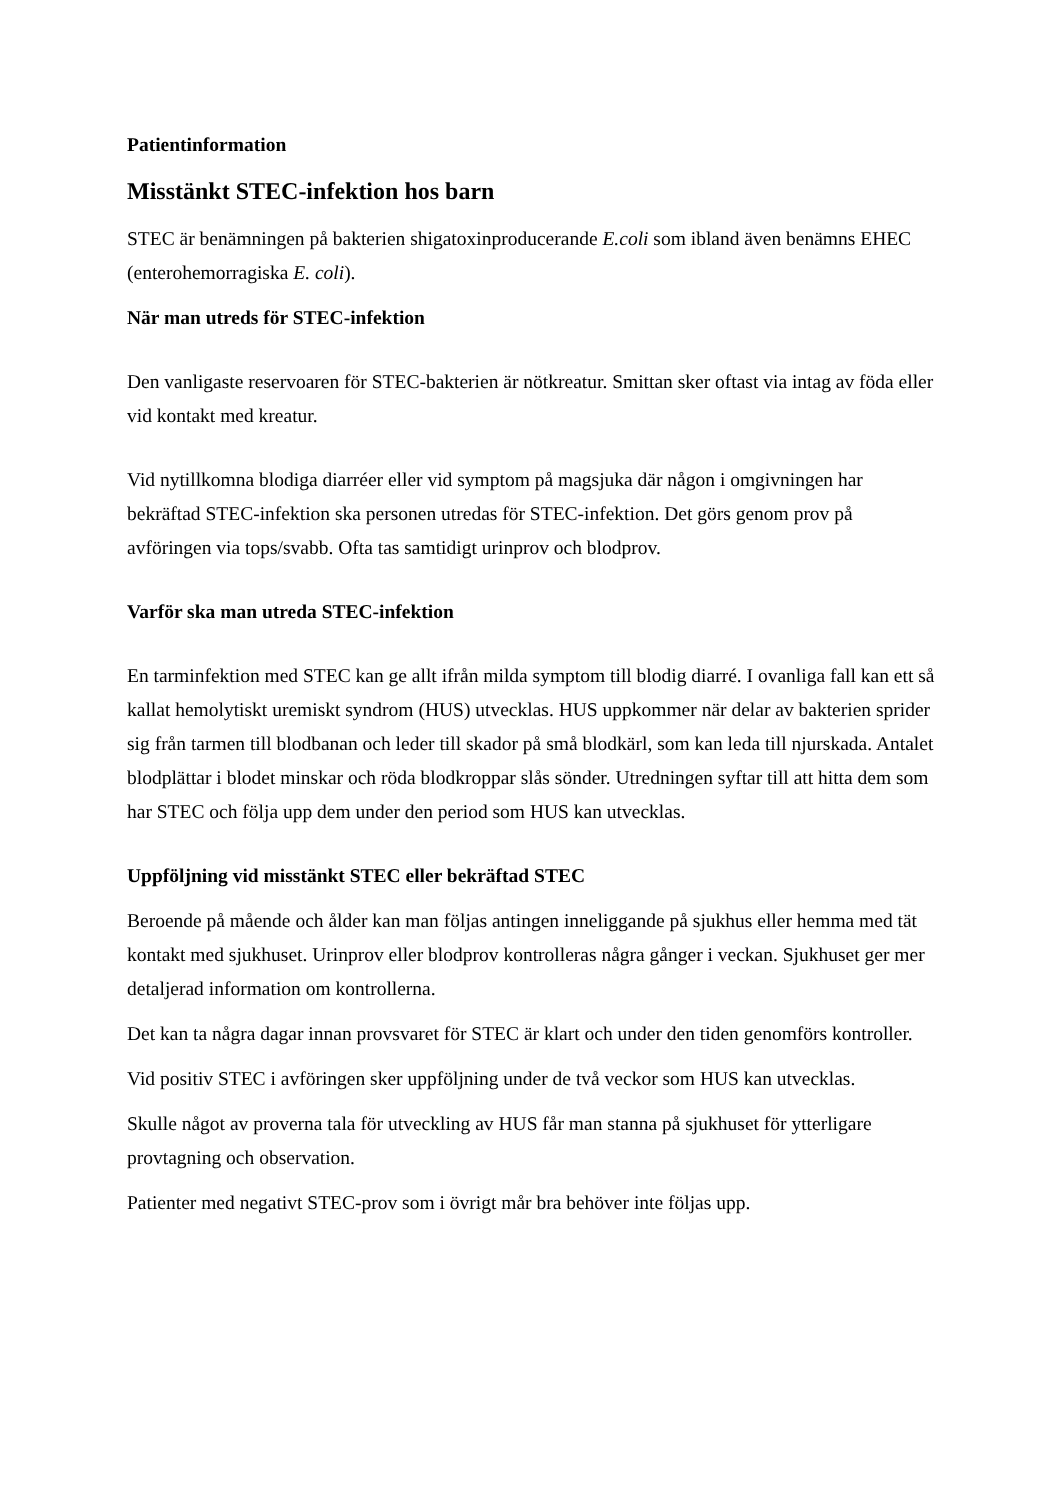Patientinformation
Misstänkt STEC-infektion hos barn
STEC är benämningen på bakterien shigatoxinproducerande E.coli som ibland även benämns EHEC (enterohemorragiska E. coli).
När man utreds för STEC-infektion
Den vanligaste reservoaren för STEC-bakterien är nötkreatur. Smittan sker oftast via intag av föda eller vid kontakt med kreatur.
Vid nytillkomna blodiga diarréer eller vid symptom på magsjuka där någon i omgivningen har bekräftad STEC-infektion ska personen utredas för STEC-infektion. Det görs genom prov på avföringen via tops/svabb. Ofta tas samtidigt urinprov och blodprov.
Varför ska man utreda STEC-infektion
En tarminfektion med STEC kan ge allt ifrån milda symptom till blodig diarré. I ovanliga fall kan ett så kallat hemolytiskt uremiskt syndrom (HUS) utvecklas. HUS uppkommer när delar av bakterien sprider sig från tarmen till blodbanan och leder till skador på små blodkärl, som kan leda till njurskada. Antalet blodplättar i blodet minskar och röda blodkroppar slås sönder. Utredningen syftar till att hitta dem som har STEC och följa upp dem under den period som HUS kan utvecklas.
Uppföljning vid misstänkt STEC eller bekräftad STEC
Beroende på mående och ålder kan man följas antingen inneliggande på sjukhus eller hemma med tät kontakt med sjukhuset. Urinprov eller blodprov kontrolleras några gånger i veckan. Sjukhuset ger mer detaljerad information om kontrollerna.
Det kan ta några dagar innan provsvaret för STEC är klart och under den tiden genomförs kontroller.
Vid positiv STEC i avföringen sker uppföljning under de två veckor som HUS kan utvecklas.
Skulle något av proverna tala för utveckling av HUS får man stanna på sjukhuset för ytterligare provtagning och observation.
Patienter med negativt STEC-prov som i övrigt mår bra behöver inte följas upp.